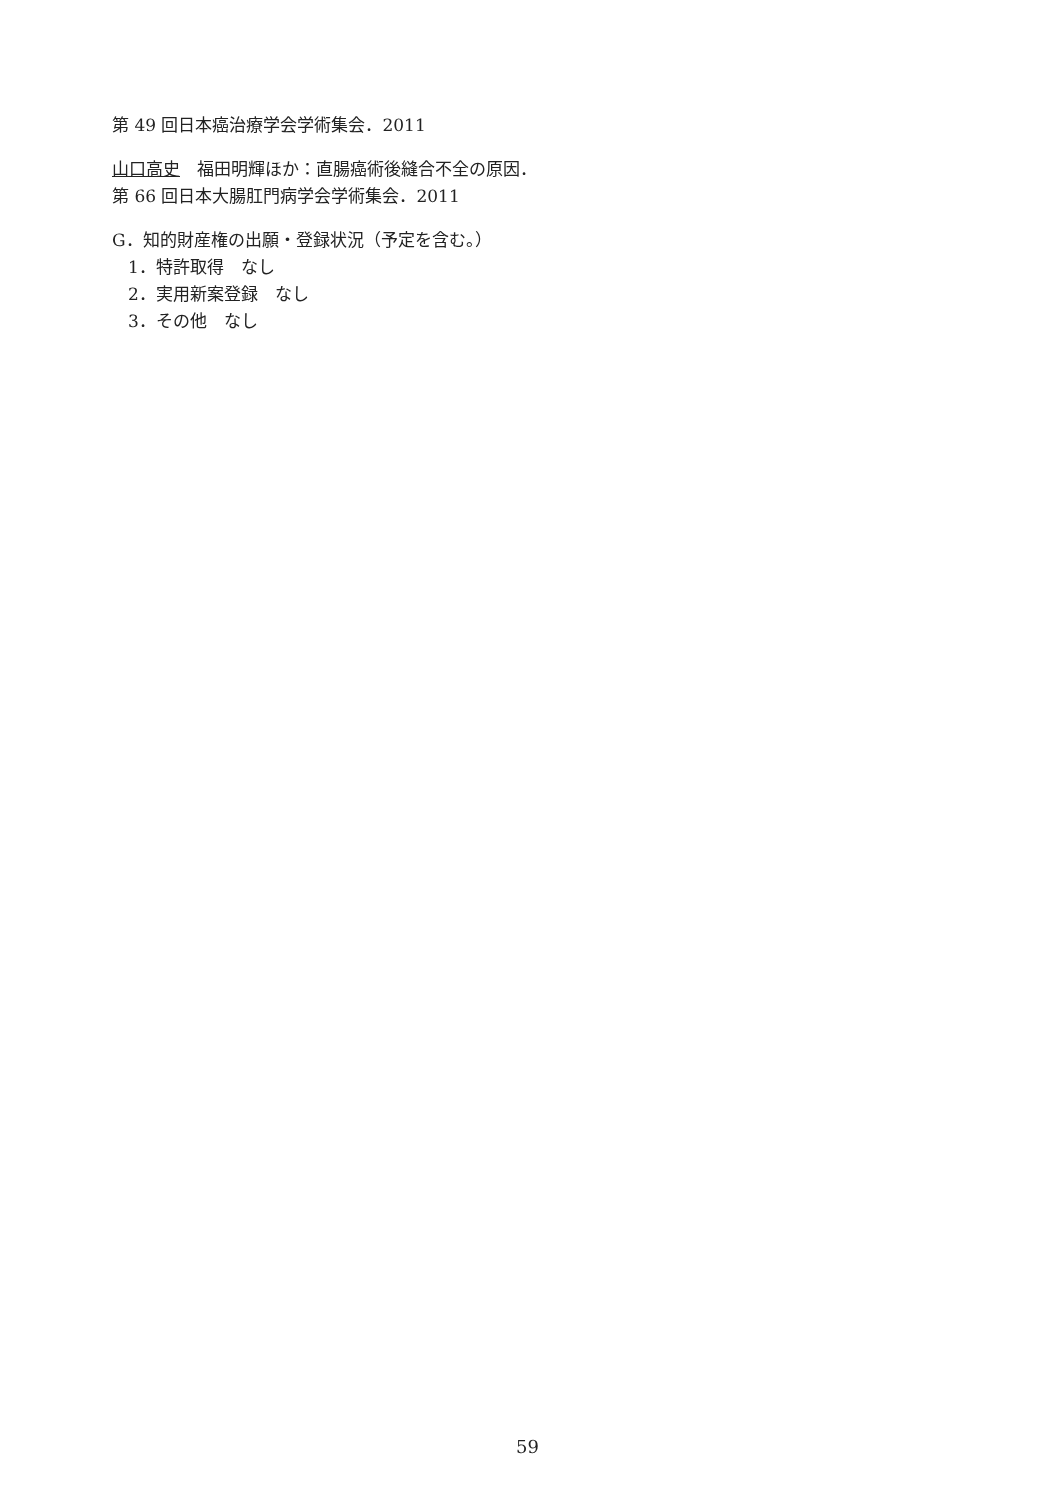第 49 回日本癌治療学会学術集会．2011
山口高史　福田明輝ほか：直腸癌術後縫合不全の原因．第 66 回日本大腸肛門病学会学術集会．2011
G．知的財産権の出願・登録状況（予定を含む。）
1．特許取得　なし
2．実用新案登録　なし
3．その他　なし
59